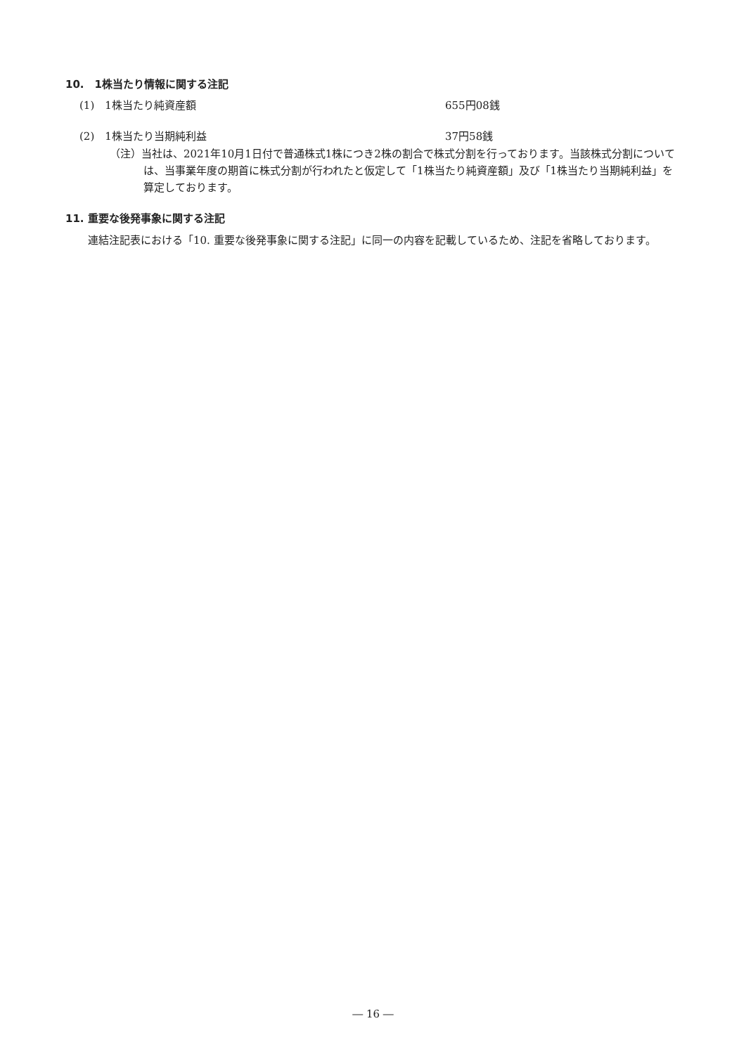10.　1株当たり情報に関する注記
(1)　1株当たり純資産額 655円08銭
(2)　1株当たり当期純利益 37円58銭
（注）当社は、2021年10月1日付で普通株式1株につき2株の割合で株式分割を行っております。当該株式分割については、当事業年度の期首に株式分割が行われたと仮定して「1株当たり純資産額」及び「1株当たり当期純利益」を算定しております。
11. 重要な後発事象に関する注記
連結注記表における「10. 重要な後発事象に関する注記」に同一の内容を記載しているため、注記を省略しております。
― 16 ―